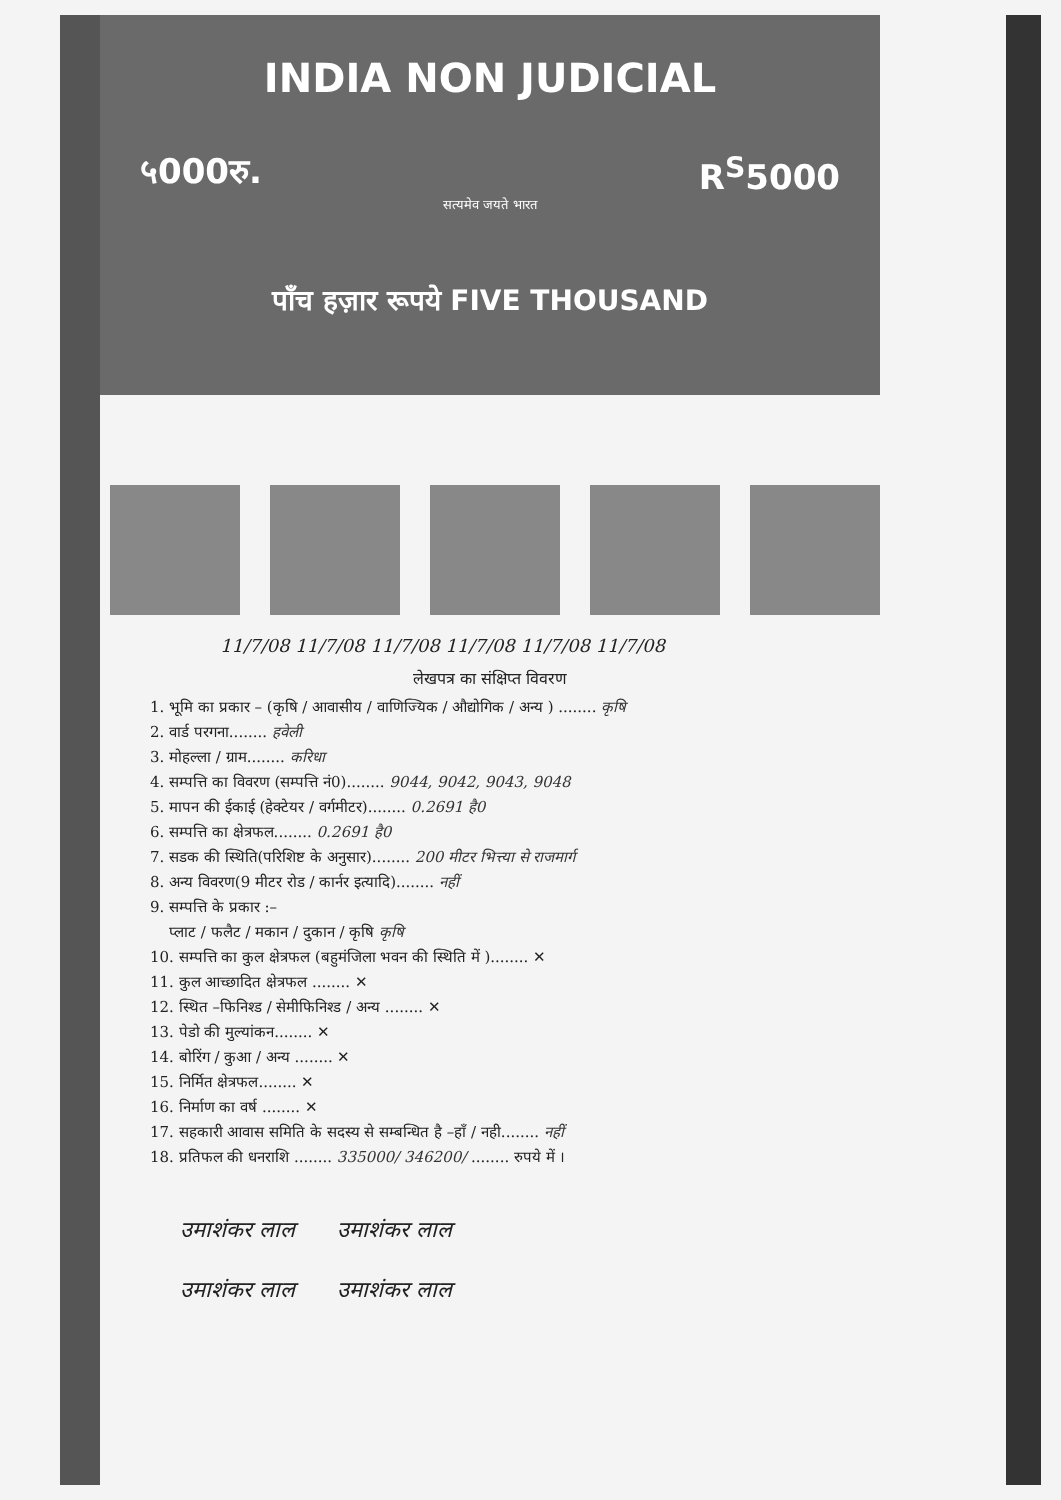INDIA NON JUDICIAL
५000रु. R<sup>S</sup>5000
सत्यमेव जयते भारत
पाँच हज़ार रूपये FIVE THOUSAND
11/7/08 11/7/08 11/7/08 11/7/08 11/7/08 11/7/08
लेखपत्र का संक्षिप्त विवरण
1. भूमि का प्रकार – (कृषि / आवासीय / वाणिज्यिक / औद्योगिक / अन्य ) ........ कृषि
2. वार्ड परगना........ हवेली
3. मोहल्ला / ग्राम........ करिधा
4. सम्पत्ति का विवरण (सम्पत्ति नं0)........ 9044, 9042, 9043, 9048
5. मापन की ईकाई (हेक्टेयर / वर्गमीटर)........ 0.2691 है0
6. सम्पत्ति का क्षेत्रफल........ 0.2691 है0
7. सडक की स्थिति(परिशिष्ट के अनुसार)........ 200 मीटर भित्त्या से राजमार्ग
8. अन्य विवरण(9 मीटर रोड / कार्नर इत्यादि)........ नहीं
9. सम्पत्ति के प्रकार :–
प्लाट / फलैट / मकान / दुकान / कृषि कृषि
10. सम्पत्ति का कुल क्षेत्रफल (बहुमंजिला भवन की स्थिति में )........ ✕
11. कुल आच्छादित क्षेत्रफल ........ ✕
12. स्थित –फिनिश्ड / सेमीफिनिश्ड / अन्य ........ ✕
13. पेडो की मुल्यांकन........ ✕
14. बोरिंग / कुआ / अन्य ........ ✕
15. निर्मित क्षेत्रफल........ ✕
16. निर्माण का वर्ष ........ ✕
17. सहकारी आवास समिति के सदस्य से सम्बन्धित है –हाँ / नही........ नहीं
18. प्रतिफल की धनराशि ........ 335000/ 346200/ ........ रुपये में ।
उमाशंकर लाल उमाशंकर लाल
उमाशंकर लाल उमाशंकर लाल